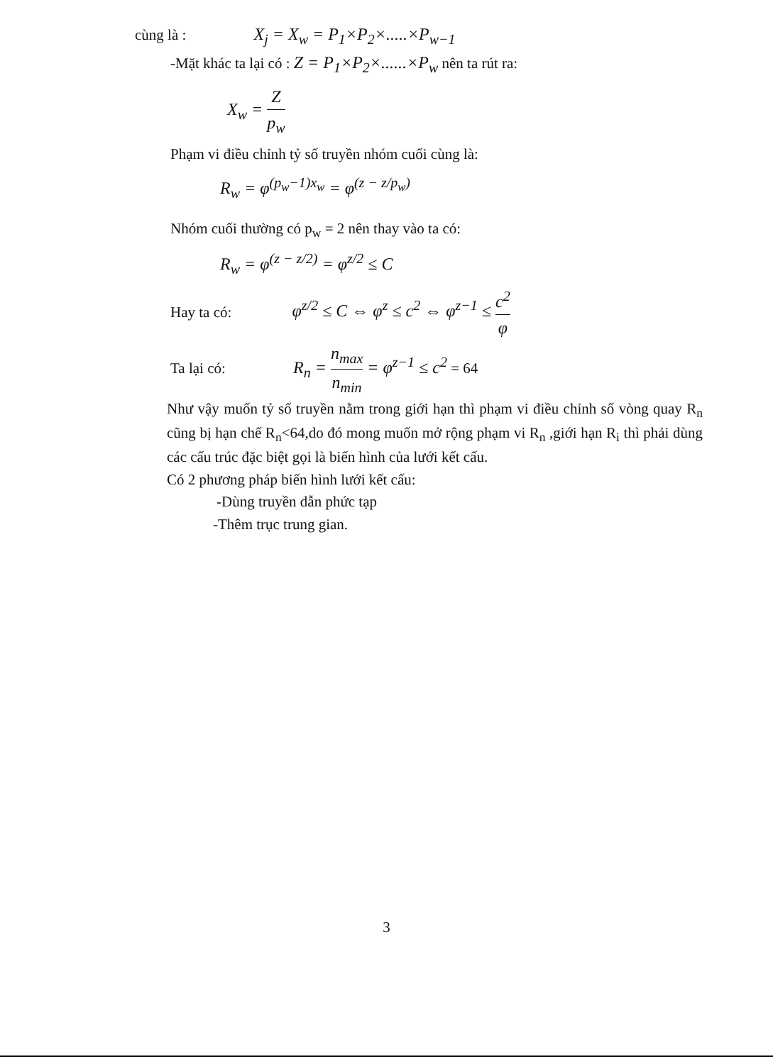cùng là : X<sub>j</sub> = X<sub>w</sub> = P<sub>1</sub>×P<sub>2</sub>×.....×P<sub>w−1</sub>
-Mặt khác ta lại có : Z = P<sub>1</sub>×P<sub>2</sub>×......×P<sub>w</sub> nên ta rút ra:
X<sub>w</sub> = Z p<sub>w</sub>
Phạm vi điều chỉnh tỷ số truyền nhóm cuối cùng là:
R<sub>w</sub> = φ<sup>(p<sub>w</sub>−1)x<sub>w</sub></sup> = φ<sup>(z − z/p<sub>w</sub>)</sup>
Nhóm cuối thường có p<sub>w</sub> = 2 nên thay vào ta có:
R<sub>w</sub> = φ<sup>(z − z/2)</sup> = φ<sup>z/2</sup> ≤ C
Hay ta có: φ<sup>z/2</sup> ≤ C ⇔ φ<sup>z</sup> ≤ c<sup>2</sup> ⇔ φ<sup>z−1</sup> ≤ c<sup>2</sup> φ
Ta lại có: R<sub>n</sub> = n<sub>max</sub> n<sub>min</sub> = φ<sup>z−1</sup> ≤ c<sup>2</sup> = 64
Như vậy muốn tỷ số truyền nằm trong giới hạn thì phạm vi điều chỉnh số vòng quay R<sub>n</sub> cũng bị hạn chế R<sub>n</sub><64,do đó mong muốn mở rộng phạm vi R<sub>n</sub> ,giới hạn R<sub>i</sub> thì phải dùng các cấu trúc đặc biệt gọi là biến hình của lưới kết cấu.
Có 2 phương pháp biến hình lưới kết cấu:
-Dùng truyền dẫn phức tạp
-Thêm trục trung gian.
3